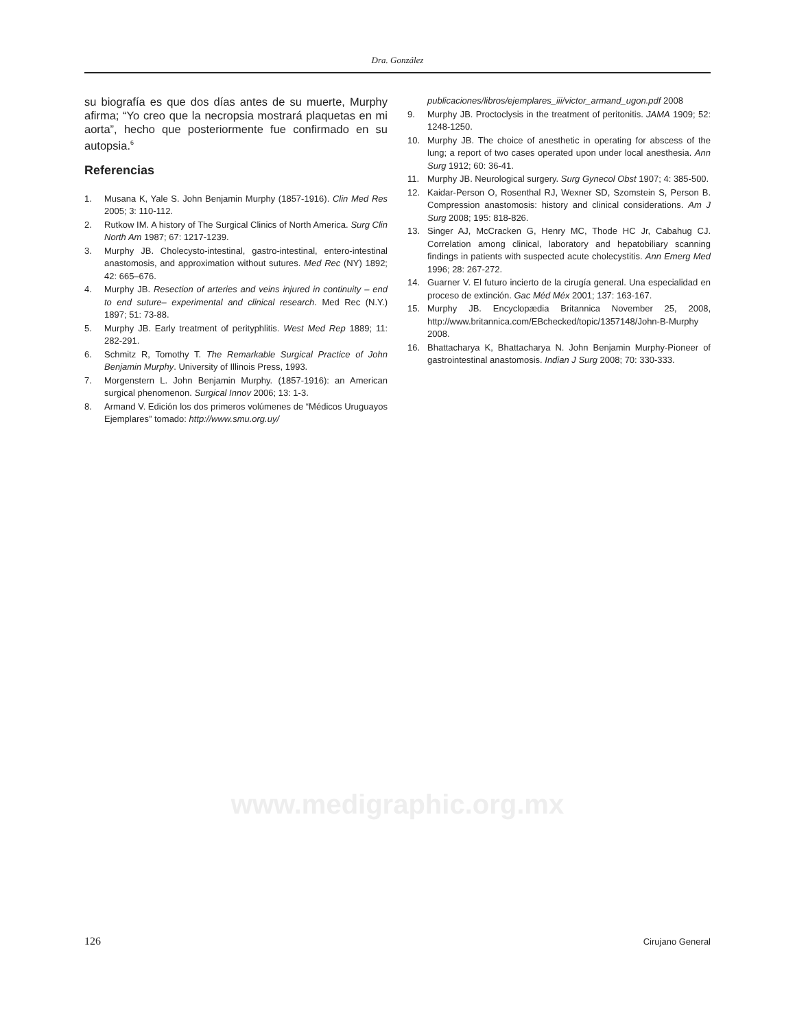Dra. González
su biografía es que dos días antes de su muerte, Murphy afirma; “Yo creo que la necropsia mostrará plaquetas en mi aorta”, hecho que posteriormente fue confirmado en su autopsia.<sup>6</sup>
Referencias
1. Musana K, Yale S. John Benjamin Murphy (1857-1916). Clin Med Res 2005; 3: 110-112.
2. Rutkow IM. A history of The Surgical Clinics of North America. Surg Clin North Am 1987; 67: 1217-1239.
3. Murphy JB. Cholecysto-intestinal, gastro-intestinal, entero-intestinal anastomosis, and approximation without sutures. Med Rec (NY) 1892; 42: 665–676.
4. Murphy JB. Resection of arteries and veins injured in continuity – end to end suture– experimental and clinical research. Med Rec (N.Y.) 1897; 51: 73-88.
5. Murphy JB. Early treatment of perityphlitis. West Med Rep 1889; 11: 282-291.
6. Schmitz R, Tomothy T. The Remarkable Surgical Practice of John Benjamin Murphy. University of Illinois Press, 1993.
7. Morgenstern L. John Benjamin Murphy. (1857-1916): an American surgical phenomenon. Surgical Innov 2006; 13: 1-3.
8. Armand V. Edición los dos primeros volúmenes de “Médicos Uruguayos Ejemplares” tomado: http://www.smu.org.uy/
publicaciones/libros/ejemplares_iii/victor_armand_ugon.pdf 2008
9. Murphy JB. Proctoclysis in the treatment of peritonitis. JAMA 1909; 52: 1248-1250.
10. Murphy JB. The choice of anesthetic in operating for abscess of the lung; a report of two cases operated upon under local anesthesia. Ann Surg 1912; 60: 36-41.
11. Murphy JB. Neurological surgery. Surg Gynecol Obst 1907; 4: 385-500.
12. Kaidar-Person O, Rosenthal RJ, Wexner SD, Szomstein S, Person B. Compression anastomosis: history and clinical considerations. Am J Surg 2008; 195: 818-826.
13. Singer AJ, McCracken G, Henry MC, Thode HC Jr, Cabahug CJ. Correlation among clinical, laboratory and hepatobiliary scanning findings in patients with suspected acute cholecystitis. Ann Emerg Med 1996; 28: 267-272.
14. Guarner V. El futuro incierto de la cirugía general. Una especialidad en proceso de extinción. Gac Méd Méx 2001; 137: 163-167.
15. Murphy JB. Encyclopædia Britannica November 25, 2008, http://www.britannica.com/EBchecked/topic/1357148/John-B-Murphy 2008.
16. Bhattacharya K, Bhattacharya N. John Benjamin Murphy-Pioneer of gastrointestinal anastomosis. Indian J Surg 2008; 70: 330-333.
www.medigraphic.org.mx
126 Cirujano General